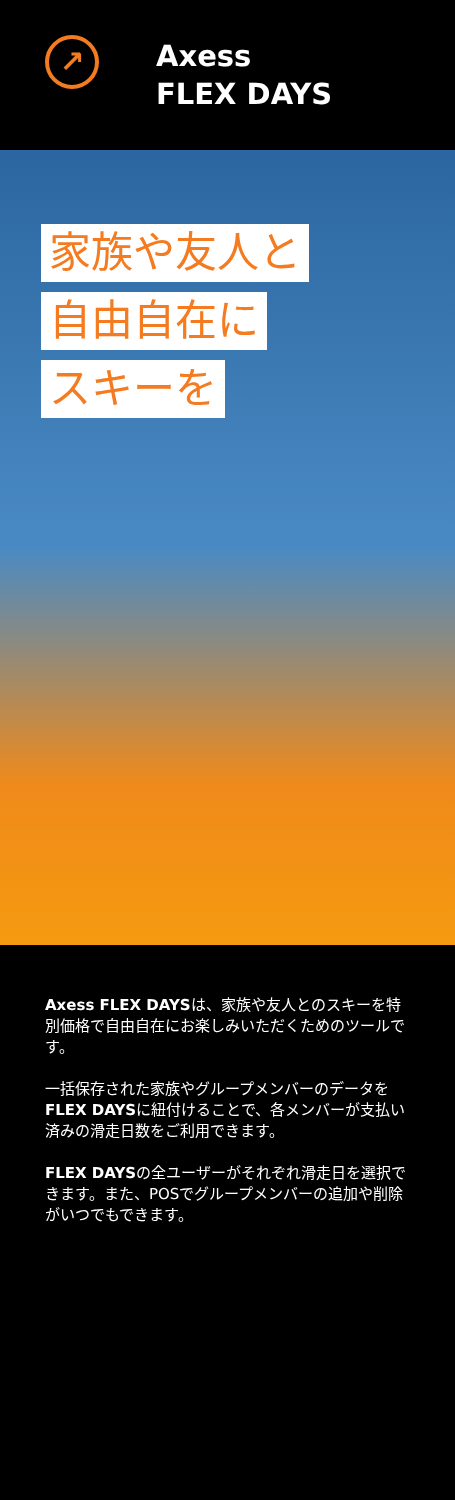↗
Axess
FLEX DAYS
家族や友人と
自由自在に
スキーを
Axess FLEX DAYSは、家族や友人とのスキーを特別価格で自由自在にお楽しみいただくためのツールです。
一括保存された家族やグループメンバーのデータをFLEX DAYSに紐付けることで、各メンバーが支払い済みの滑走日数をご利用できます。
FLEX DAYSの全ユーザーがそれぞれ滑走日を選択できます。また、POSでグループメンバーの追加や削除がいつでもできます。